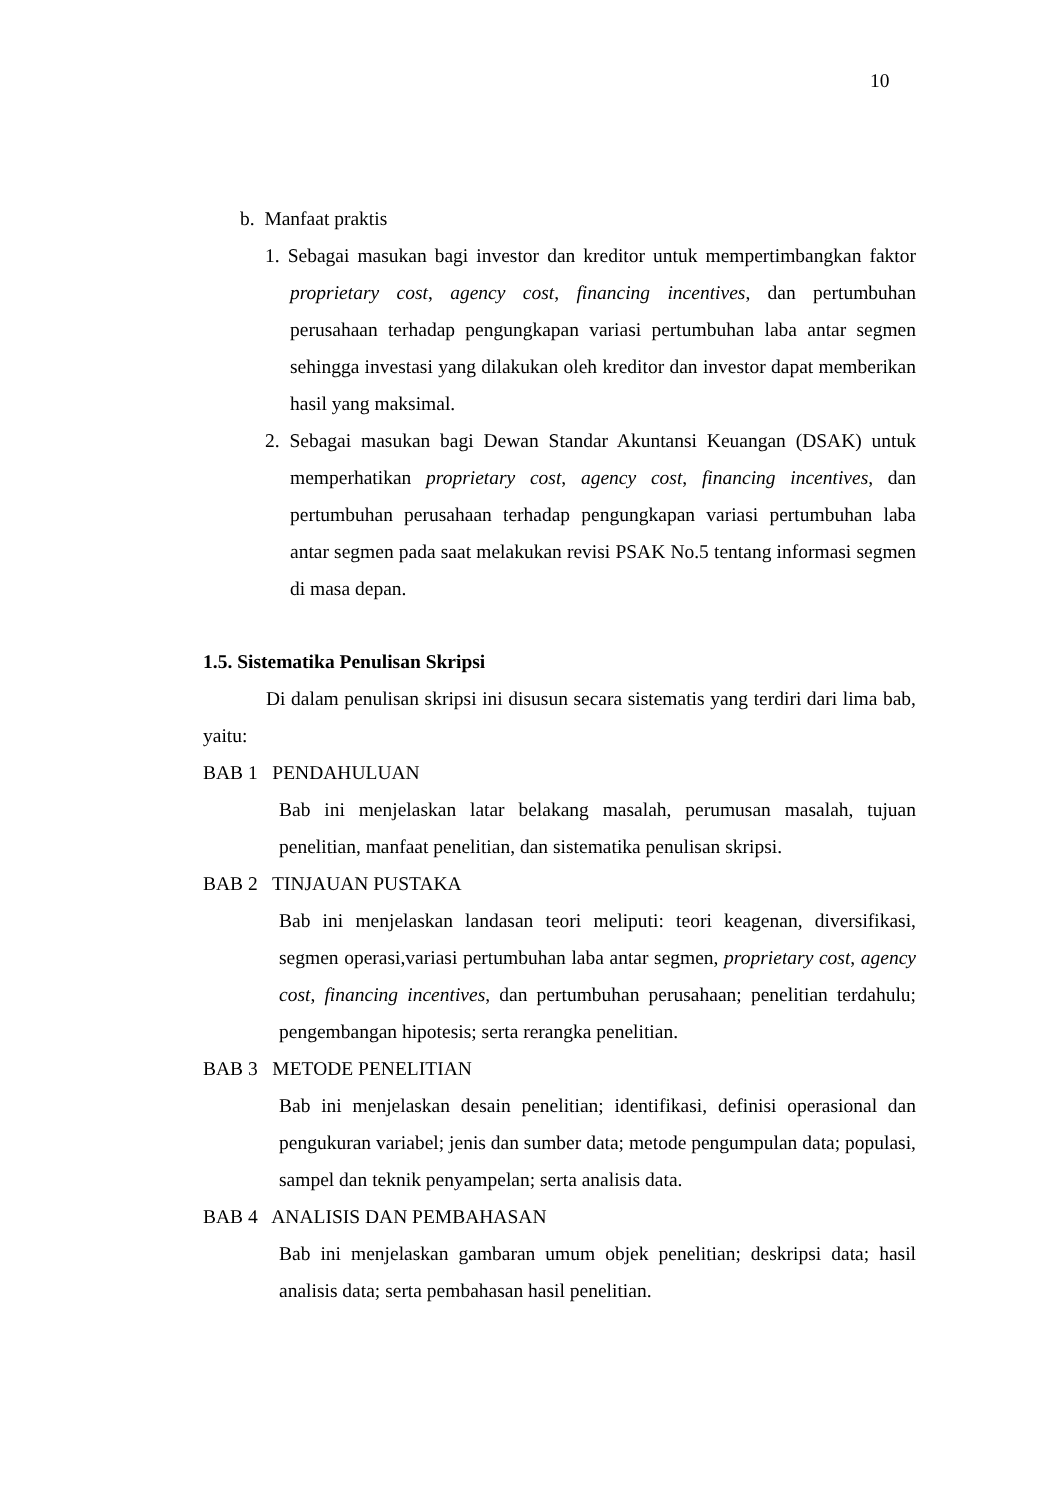10
b. Manfaat praktis
1. Sebagai masukan bagi investor dan kreditor untuk mempertimbangkan faktor proprietary cost, agency cost, financing incentives, dan pertumbuhan perusahaan terhadap pengungkapan variasi pertumbuhan laba antar segmen sehingga investasi yang dilakukan oleh kreditor dan investor dapat memberikan hasil yang maksimal.
2. Sebagai masukan bagi Dewan Standar Akuntansi Keuangan (DSAK) untuk memperhatikan proprietary cost, agency cost, financing incentives, dan pertumbuhan perusahaan terhadap pengungkapan variasi pertumbuhan laba antar segmen pada saat melakukan revisi PSAK No.5 tentang informasi segmen di masa depan.
1.5. Sistematika Penulisan Skripsi
Di dalam penulisan skripsi ini disusun secara sistematis yang terdiri dari lima bab, yaitu:
BAB 1 PENDAHULUAN
Bab ini menjelaskan latar belakang masalah, perumusan masalah, tujuan penelitian, manfaat penelitian, dan sistematika penulisan skripsi.
BAB 2 TINJAUAN PUSTAKA
Bab ini menjelaskan landasan teori meliputi: teori keagenan, diversifikasi, segmen operasi,variasi pertumbuhan laba antar segmen, proprietary cost, agency cost, financing incentives, dan pertumbuhan perusahaan; penelitian terdahulu; pengembangan hipotesis; serta rerangka penelitian.
BAB 3 METODE PENELITIAN
Bab ini menjelaskan desain penelitian; identifikasi, definisi operasional dan pengukuran variabel; jenis dan sumber data; metode pengumpulan data; populasi, sampel dan teknik penyampelan; serta analisis data.
BAB 4 ANALISIS DAN PEMBAHASAN
Bab ini menjelaskan gambaran umum objek penelitian; deskripsi data; hasil analisis data; serta pembahasan hasil penelitian.